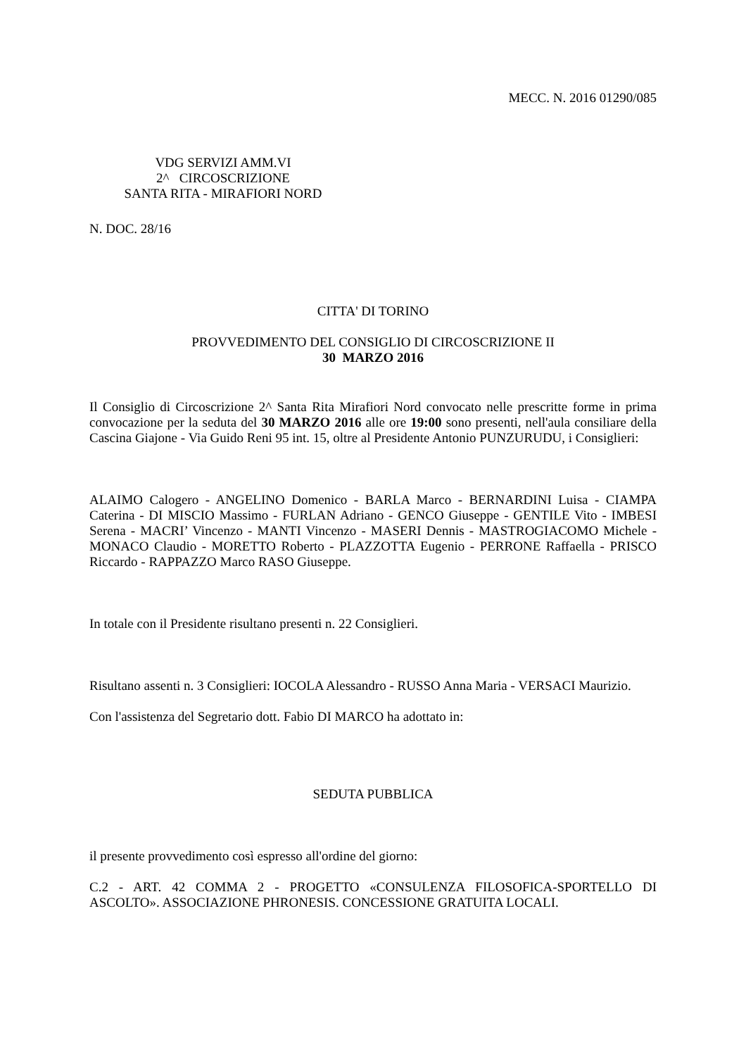MECC. N. 2016 01290/085
VDG SERVIZI AMM.VI
2^ CIRCOSCRIZIONE
SANTA RITA - MIRAFIORI NORD
N. DOC. 28/16
CITTA' DI TORINO
PROVVEDIMENTO DEL CONSIGLIO DI CIRCOSCRIZIONE II
30 MARZO 2016
Il Consiglio di Circoscrizione 2^ Santa Rita Mirafiori Nord convocato nelle prescritte forme in prima convocazione per la seduta del 30 MARZO 2016 alle ore 19:00 sono presenti, nell'aula consiliare della Cascina Giajone - Via Guido Reni 95 int. 15, oltre al Presidente Antonio PUNZURUDU, i Consiglieri:
ALAIMO Calogero - ANGELINO Domenico - BARLA Marco - BERNARDINI Luisa - CIAMPA Caterina - DI MISCIO Massimo - FURLAN Adriano - GENCO Giuseppe - GENTILE Vito - IMBESI Serena - MACRI’ Vincenzo - MANTI Vincenzo - MASERI Dennis - MASTROGIACOMO Michele - MONACO Claudio - MORETTO Roberto - PLAZZOTTA Eugenio - PERRONE Raffaella - PRISCO Riccardo - RAPPAZZO Marco RASO Giuseppe.
In totale con il Presidente risultano presenti n. 22 Consiglieri.
Risultano assenti n. 3 Consiglieri: IOCOLA Alessandro - RUSSO Anna Maria - VERSACI Maurizio.
Con l'assistenza del Segretario dott. Fabio DI MARCO ha adottato in:
SEDUTA PUBBLICA
il presente provvedimento così espresso all'ordine del giorno:
C.2 - ART. 42 COMMA 2 - PROGETTO «CONSULENZA FILOSOFICA-SPORTELLO DI ASCOLTO». ASSOCIAZIONE PHRONESIS. CONCESSIONE GRATUITA LOCALI.